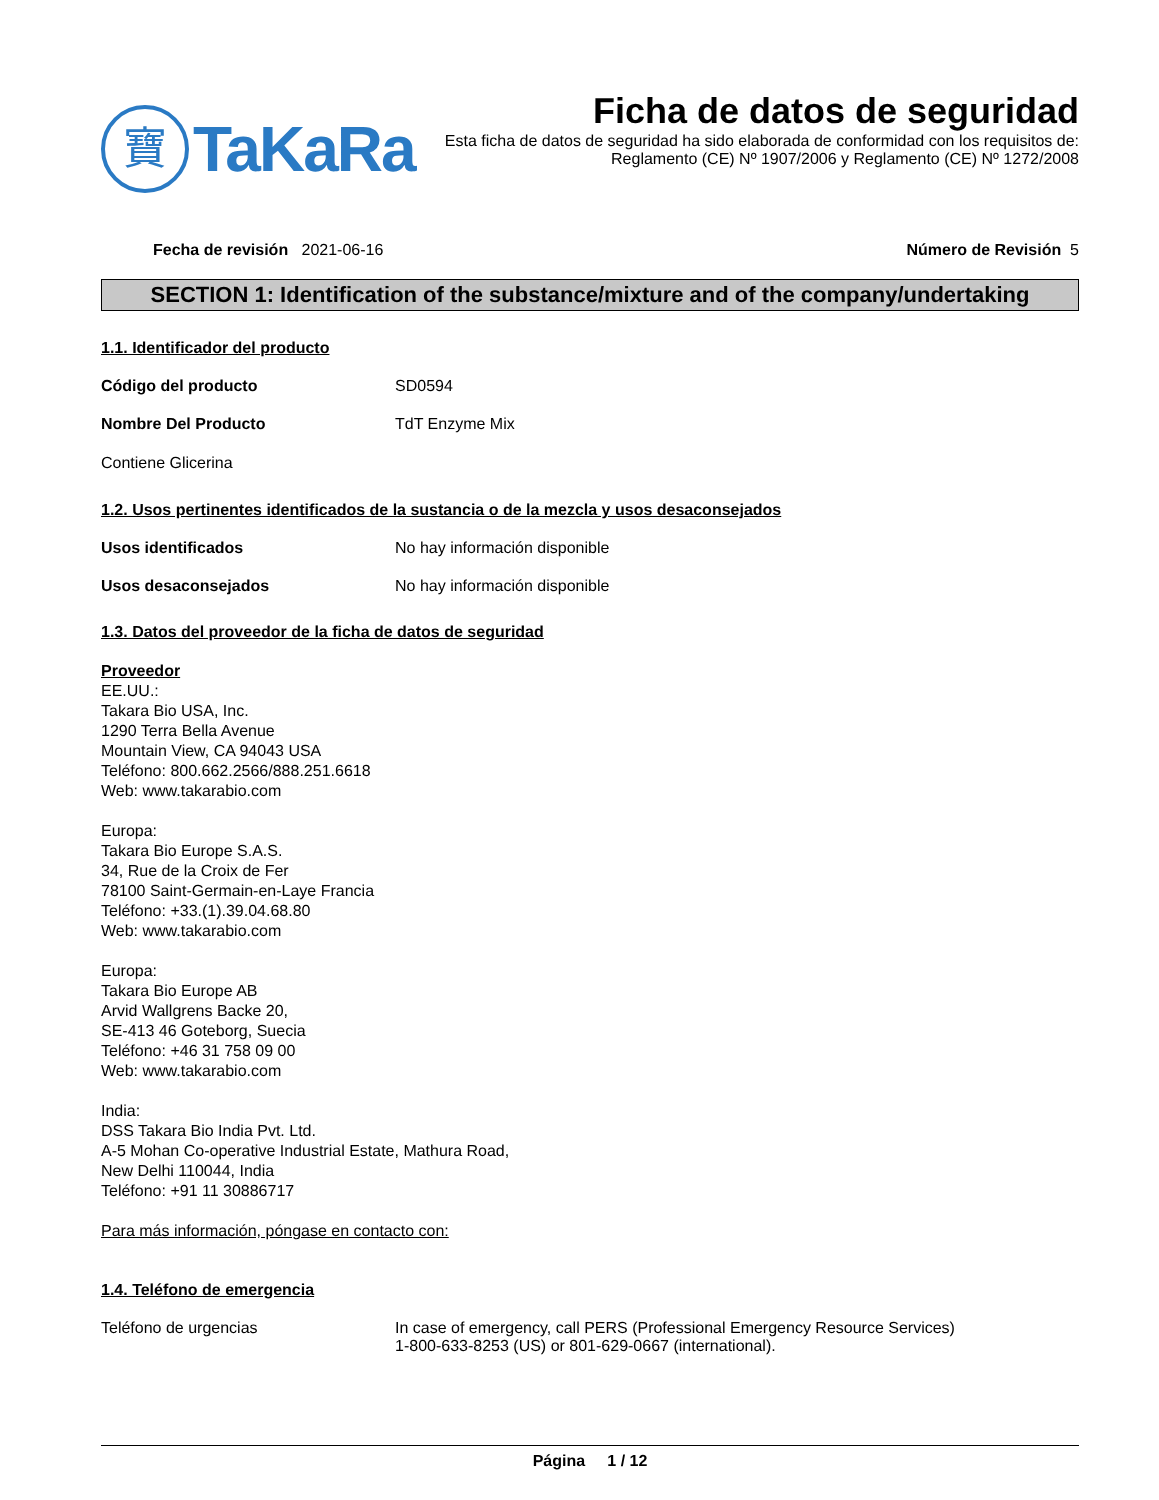寶
TaKaRa
Ficha de datos de seguridad
Esta ficha de datos de seguridad ha sido elaborada de conformidad con los requisitos de:
Reglamento (CE) Nº 1907/2006 y Reglamento (CE) Nº 1272/2008
Fecha de revisión 2021-06-16 Número de Revisión 5
SECTION 1: Identification of the substance/mixture and of the company/undertaking
1.1. Identificador del producto
Código del producto SD0594
Nombre Del Producto TdT Enzyme Mix
Contiene Glicerina
1.2. Usos pertinentes identificados de la sustancia o de la mezcla y usos desaconsejados
Usos identificados No hay información disponible
Usos desaconsejados No hay información disponible
1.3. Datos del proveedor de la ficha de datos de seguridad
Proveedor
EE.UU.:
Takara Bio USA, Inc.
1290 Terra Bella Avenue
Mountain View, CA 94043 USA
Teléfono: 800.662.2566/888.251.6618
Web: www.takarabio.com
Europa:
Takara Bio Europe S.A.S.
34, Rue de la Croix de Fer
78100 Saint-Germain-en-Laye Francia
Teléfono: +33.(1).39.04.68.80
Web: www.takarabio.com
Europa:
Takara Bio Europe AB
Arvid Wallgrens Backe 20,
SE-413 46 Goteborg, Suecia
Teléfono: +46 31 758 09 00
Web: www.takarabio.com
India:
DSS Takara Bio India Pvt. Ltd.
A-5 Mohan Co-operative Industrial Estate, Mathura Road,
New Delhi 110044, India
Teléfono: +91 11 30886717
Para más información, póngase en contacto con:
1.4. Teléfono de emergencia
Teléfono de urgencias In case of emergency, call PERS (Professional Emergency Resource Services)
1-800-633-8253 (US) or 801-629-0667 (international).
Página 1 / 12